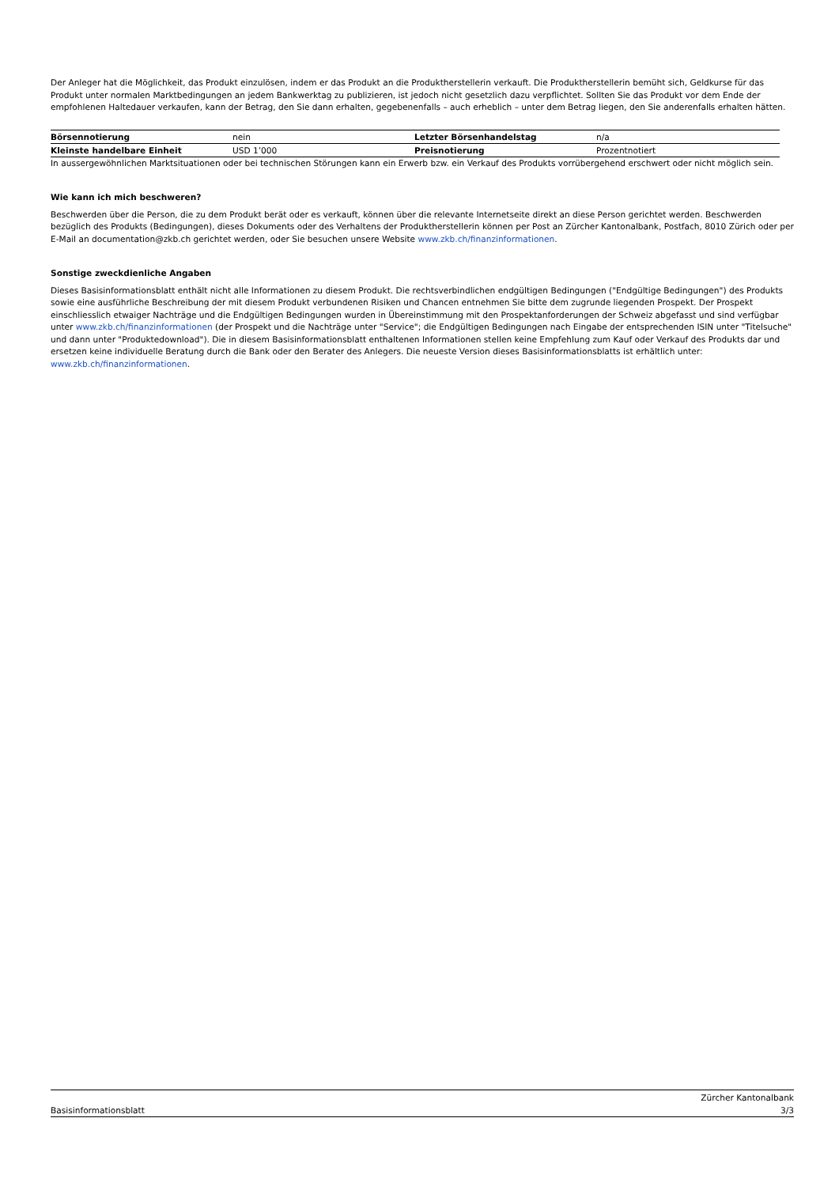Der Anleger hat die Möglichkeit, das Produkt einzulösen, indem er das Produkt an die Produktherstellerin verkauft. Die Produktherstellerin bemüht sich, Geldkurse für das Produkt unter normalen Marktbedingungen an jedem Bankwerktag zu publizieren, ist jedoch nicht gesetzlich dazu verpflichtet. Sollten Sie das Produkt vor dem Ende der empfohlenen Haltedauer verkaufen, kann der Betrag, den Sie dann erhalten, gegebenenfalls – auch erheblich – unter dem Betrag liegen, den Sie anderenfalls erhalten hätten.
| Börsennotierung | nein | Letzter Börsenhandelstag | n/a |
| Kleinste handelbare Einheit | USD 1’000 | Preisnotierung | Prozentnotiert |
In aussergewöhnlichen Marktsituationen oder bei technischen Störungen kann ein Erwerb bzw. ein Verkauf des Produkts vorrübergehend erschwert oder nicht möglich sein.
Wie kann ich mich beschweren?
Beschwerden über die Person, die zu dem Produkt berät oder es verkauft, können über die relevante Internetseite direkt an diese Person gerichtet werden. Beschwerden bezüglich des Produkts (Bedingungen), dieses Dokuments oder des Verhaltens der Produktherstellerin können per Post an Zürcher Kantonalbank, Postfach, 8010 Zürich oder per E-Mail an documentation@zkb.ch gerichtet werden, oder Sie besuchen unsere Website www.zkb.ch/finanzinformationen.
Sonstige zweckdienliche Angaben
Dieses Basisinformationsblatt enthält nicht alle Informationen zu diesem Produkt. Die rechtsverbindlichen endgültigen Bedingungen ("Endgültige Bedingungen") des Produkts sowie eine ausführliche Beschreibung der mit diesem Produkt verbundenen Risiken und Chancen entnehmen Sie bitte dem zugrunde liegenden Prospekt. Der Prospekt einschliesslich etwaiger Nachträge und die Endgültigen Bedingungen wurden in Übereinstimmung mit den Prospektanforderungen der Schweiz abgefasst und sind verfügbar unter www.zkb.ch/finanzinformationen (der Prospekt und die Nachträge unter "Service"; die Endgültigen Bedingungen nach Eingabe der entsprechenden ISIN unter "Titelsuche" und dann unter "Produktedownload"). Die in diesem Basisinformationsblatt enthaltenen Informationen stellen keine Empfehlung zum Kauf oder Verkauf des Produkts dar und ersetzen keine individuelle Beratung durch die Bank oder den Berater des Anlegers. Die neueste Version dieses Basisinformationsblatts ist erhältlich unter: www.zkb.ch/finanzinformationen.
Basisinformationsblatt Zürcher Kantonalbank
3/3